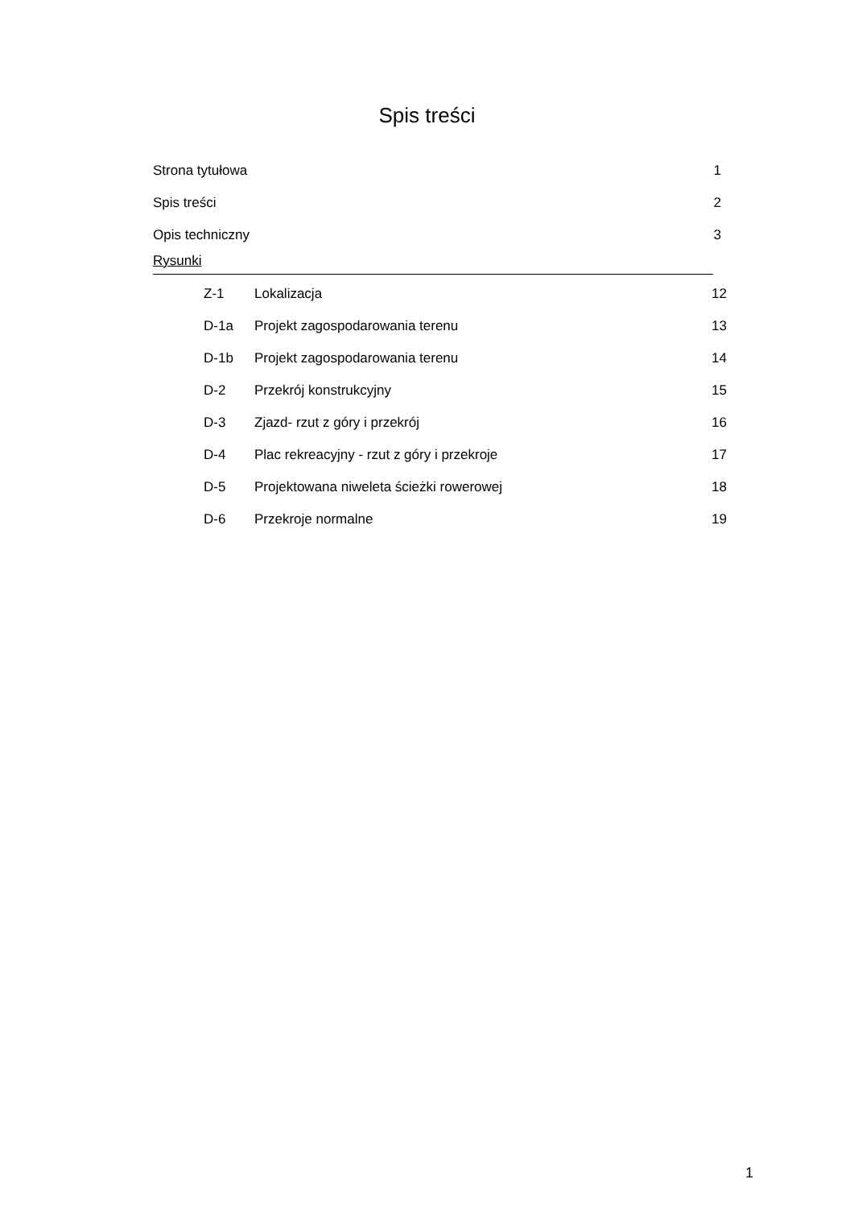Spis treści
Strona tytułowa 1
Spis treści 2
Opis techniczny 3
Rysunki
Z-1 Lokalizacja 12
D-1a Projekt zagospodarowania terenu 13
D-1b Projekt zagospodarowania terenu 14
D-2 Przekrój konstrukcyjny 15
D-3 Zjazd- rzut z góry i przekrój 16
D-4 Plac rekreacyjny - rzut z góry i przekroje 17
D-5 Projektowana niweleta ścieżki rowerowej 18
D-6 Przekroje normalne 19
1